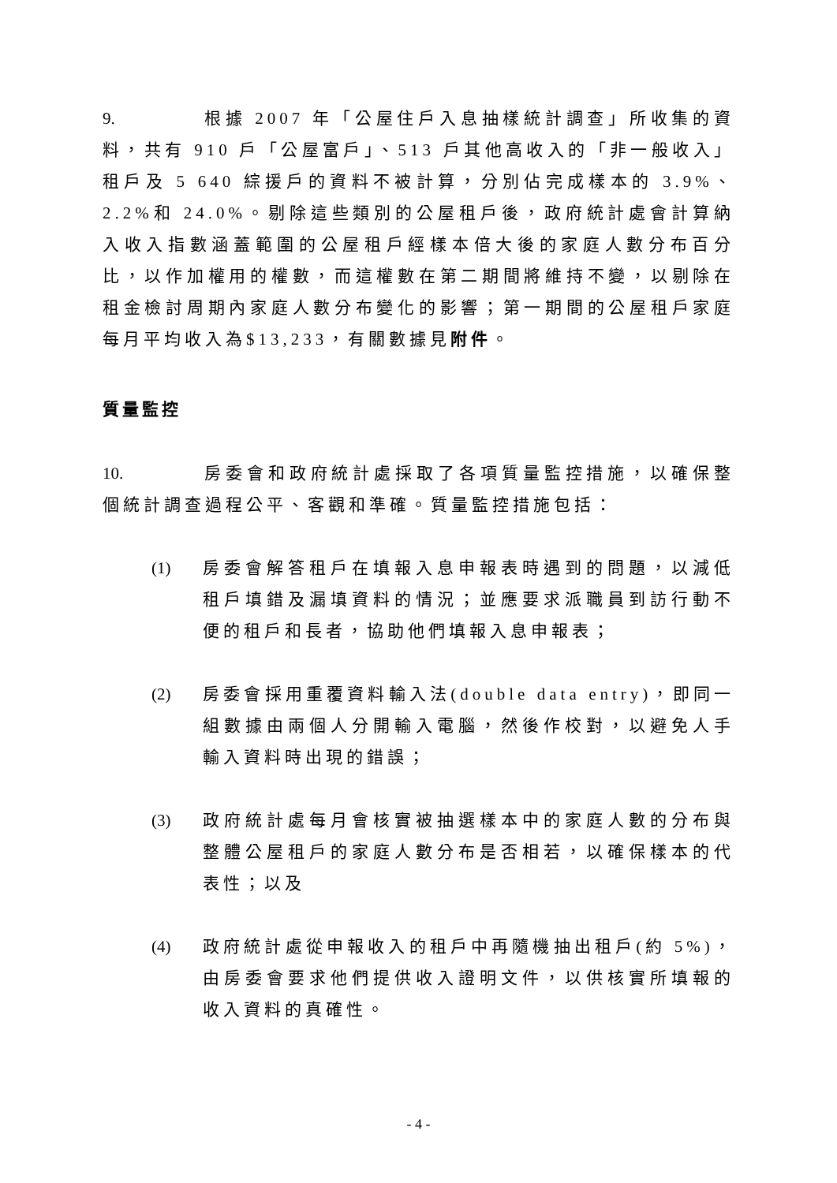9. 根據 2007 年「公屋住戶入息抽樣統計調查」所收集的資料，共有 910 戶「公屋富戶」、513 戶其他高收入的「非一般收入」租戶及 5 640 綜援戶的資料不被計算，分別佔完成樣本的 3.9%、2.2%和 24.0%。剔除這些類別的公屋租戶後，政府統計處會計算納入收入指數涵蓋範圍的公屋租戶經樣本倍大後的家庭人數分布百分比，以作加權用的權數，而這權數在第二期間將維持不變，以剔除在租金檢討周期內家庭人數分布變化的影響；第一期間的公屋租戶家庭每月平均收入為$13,233，有關數據見附件。
質量監控
10. 房委會和政府統計處採取了各項質量監控措施，以確保整個統計調查過程公平、客觀和準確。質量監控措施包括：
(1) 房委會解答租戶在填報入息申報表時遇到的問題，以減低租戶填錯及漏填資料的情況；並應要求派職員到訪行動不便的租戶和長者，協助他們填報入息申報表；
(2) 房委會採用重覆資料輸入法(double data entry)，即同一組數據由兩個人分開輸入電腦，然後作校對，以避免人手輸入資料時出現的錯誤；
(3) 政府統計處每月會核實被抽選樣本中的家庭人數的分布與整體公屋租戶的家庭人數分布是否相若，以確保樣本的代表性；以及
(4) 政府統計處從申報收入的租戶中再隨機抽出租戶(約 5%)，由房委會要求他們提供收入證明文件，以供核實所填報的收入資料的真確性。
- 4 -